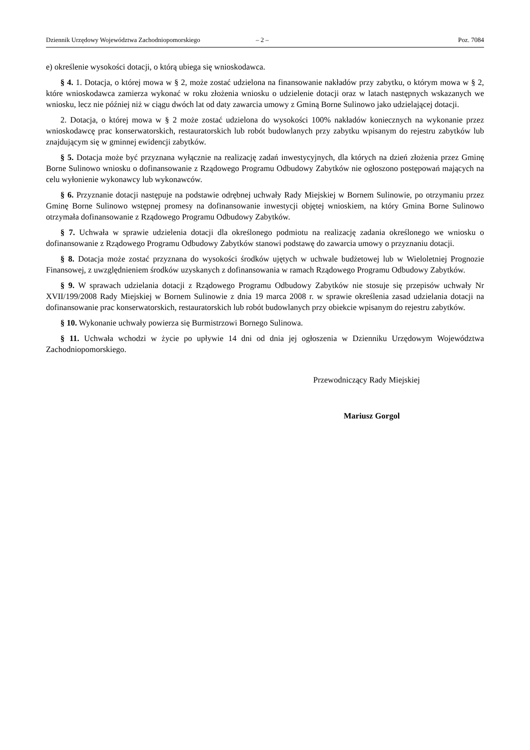Dziennik Urzędowy Województwa Zachodniopomorskiego – 2 – Poz. 7084
e) określenie wysokości dotacji, o którą ubiega się wnioskodawca.
§ 4. 1. Dotacja, o której mowa w § 2, może zostać udzielona na finansowanie nakładów przy zabytku, o którym mowa w § 2, które wnioskodawca zamierza wykonać w roku złożenia wniosku o udzielenie dotacji oraz w latach następnych wskazanych we wniosku, lecz nie później niż w ciągu dwóch lat od daty zawarcia umowy z Gminą Borne Sulinowo jako udzielającej dotacji.
2. Dotacja, o której mowa w § 2 może zostać udzielona do wysokości 100% nakładów koniecznych na wykonanie przez wnioskodawcę prac konserwatorskich, restauratorskich lub robót budowlanych przy zabytku wpisanym do rejestru zabytków lub znajdującym się w gminnej ewidencji zabytków.
§ 5. Dotacja może być przyznana wyłącznie na realizację zadań inwestycyjnych, dla których na dzień złożenia przez Gminę Borne Sulinowo wniosku o dofinansowanie z Rządowego Programu Odbudowy Zabytków nie ogłoszono postępowań mających na celu wyłonienie wykonawcy lub wykonawców.
§ 6. Przyznanie dotacji następuje na podstawie odrębnej uchwały Rady Miejskiej w Bornem Sulinowie, po otrzymaniu przez Gminę Borne Sulinowo wstępnej promesy na dofinansowanie inwestycji objętej wnioskiem, na który Gmina Borne Sulinowo otrzymała dofinansowanie z Rządowego Programu Odbudowy Zabytków.
§ 7. Uchwała w sprawie udzielenia dotacji dla określonego podmiotu na realizację zadania określonego we wniosku o dofinansowanie z Rządowego Programu Odbudowy Zabytków stanowi podstawę do zawarcia umowy o przyznaniu dotacji.
§ 8. Dotacja może zostać przyznana do wysokości środków ujętych w uchwale budżetowej lub w Wieloletniej Prognozie Finansowej, z uwzględnieniem środków uzyskanych z dofinansowania w ramach Rządowego Programu Odbudowy Zabytków.
§ 9. W sprawach udzielania dotacji z Rządowego Programu Odbudowy Zabytków nie stosuje się przepisów uchwały Nr XVII/199/2008 Rady Miejskiej w Bornem Sulinowie z dnia 19 marca 2008 r. w sprawie określenia zasad udzielania dotacji na dofinansowanie prac konserwatorskich, restauratorskich lub robót budowlanych przy obiekcie wpisanym do rejestru zabytków.
§ 10. Wykonanie uchwały powierza się Burmistrzowi Bornego Sulinowa.
§ 11. Uchwała wchodzi w życie po upływie 14 dni od dnia jej ogłoszenia w Dzienniku Urzędowym Województwa Zachodniopomorskiego.
Przewodniczący Rady Miejskiej
Mariusz Gorgol